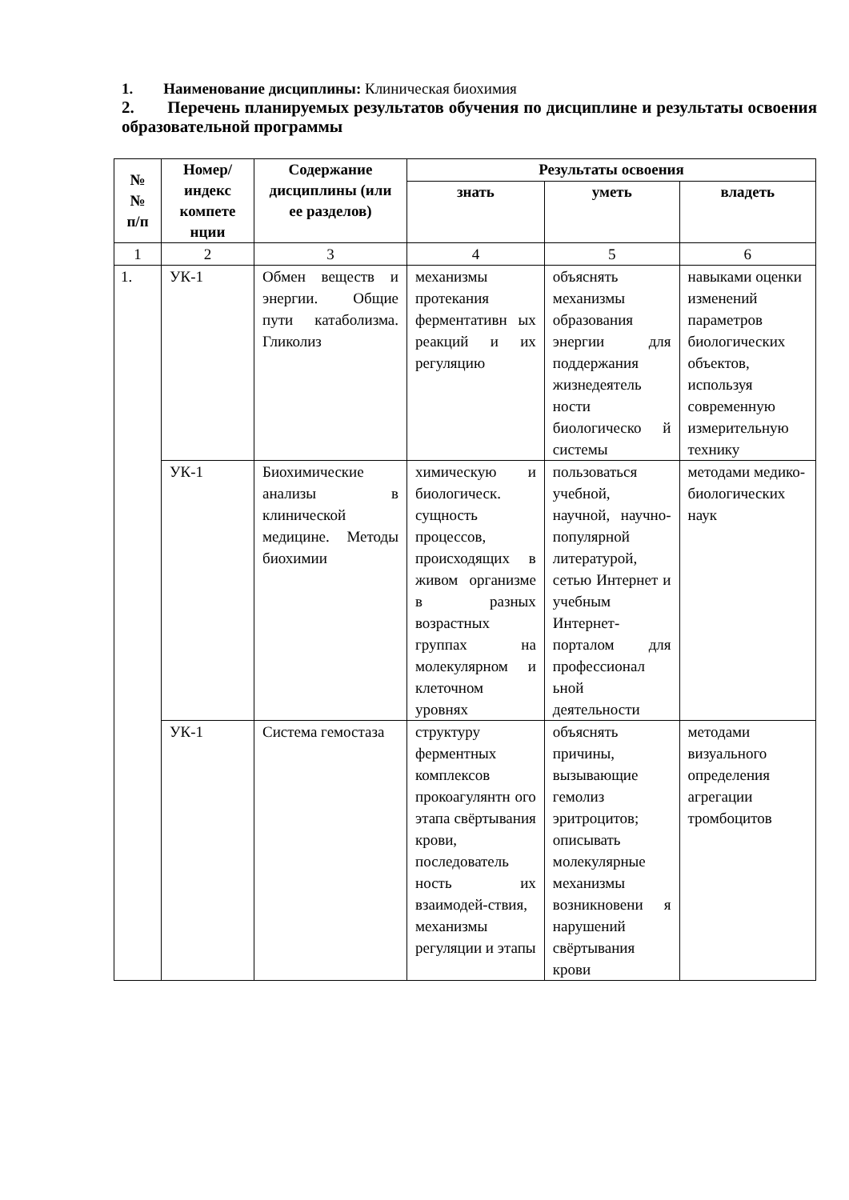1. Наименование дисциплины: Клиническая биохимия
2. Перечень планируемых результатов обучения по дисциплине и результаты освоения образовательной программы
| № № п/п | Номер/ индекс компете нции | Содержание дисциплины (или ее разделов) | Результаты освоения | | |
| --- | --- | --- | --- | --- | --- |
| | | | знать | уметь | владеть |
| 1 | 2 | 3 | 4 | 5 | 6 |
| 1. | УК-1 | Обмен веществ и энергии. Общие пути катаболизма. Гликолиз | механизмы протекания ферментативн ых реакций и их регуляцию | объяснять механизмы образования энергии для поддержания жизнедеятель ности биологическо й системы | навыками оценки изменений параметров биологических объектов, используя современную измерительную технику |
| | УК-1 | Биохимические анализы в клинической медицине. Методы биохимии | химическую и биологическ. сущность процессов, происходящих в живом организме в разных возрастных группах на молекулярном и клеточном уровнях | пользоваться учебной, научной, научно-популярной литературой, сетью Интернет и учебным Интернет-порталом для профессионал ьной деятельности | методами медико-биологических наук |
| | УК-1 | Система гемостаза | структуру ферментных комплексов прокоагулянтн ого этапа свёртывания крови, последователь ность их взаимодей-ствия, механизмы регуляции и этапы | объяснять причины, вызывающие гемолиз эритроцитов; описывать молекулярные механизмы возникновени я нарушений свёртывания крови | методами визуального определения агрегации тромбоцитов |